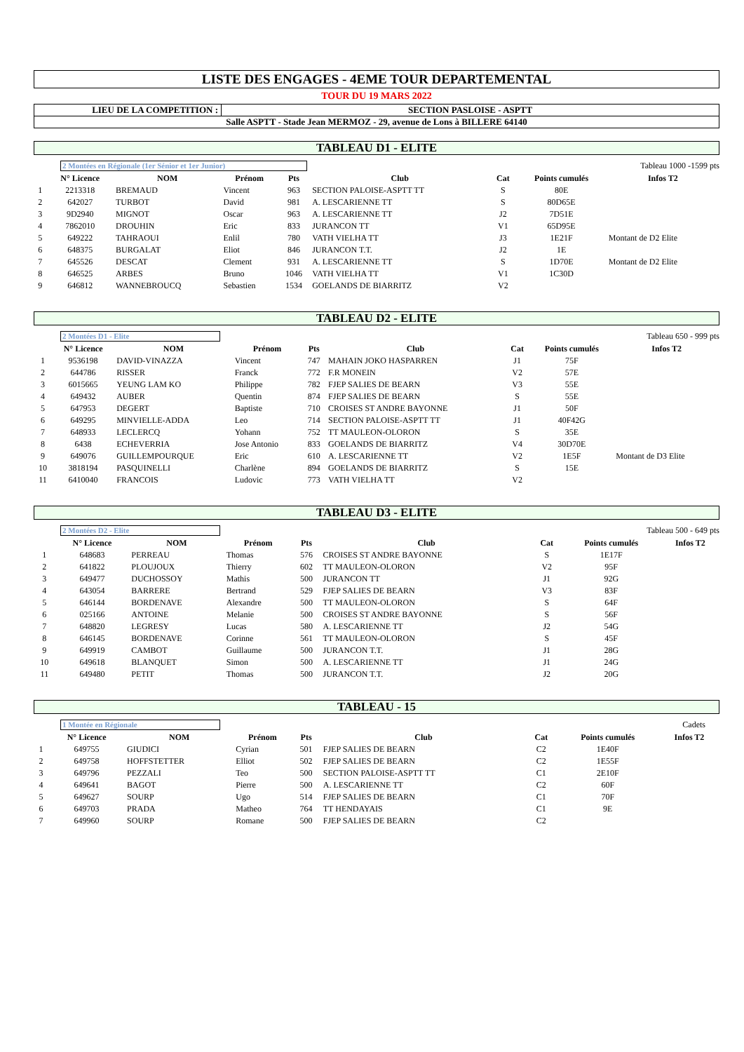LISTE DES ENGAGES - 4EME TOUR DEPARTEMENTAL
TOUR DU 19 MARS 2022
LIEU DE LA COMPETITION : SECTION PASLOISE - ASPTT
Salle ASPTT - Stade Jean MERMOZ - 29, avenue de Lons à BILLERE 64140
TABLEAU D1 - ELITE
2 Montées en Régionale (1er Sénior et 1er Junior) Tableau 1000 -1599 pts
| | N° Licence | NOM | Prénom | Pts | Club | Cat | Points cumulés | Infos T2 |
| --- | --- | --- | --- | --- | --- | --- | --- | --- |
| 1 | 2213318 | BREMAUD | Vincent | 963 | SECTION PALOISE-ASPTT TT | S | 80E | |
| 2 | 642027 | TURBOT | David | 981 | A. LESCARIENNE TT | S | 80D65E | |
| 3 | 9D2940 | MIGNOT | Oscar | 963 | A. LESCARIENNE TT | J2 | 7D51E | |
| 4 | 7862010 | DROUHIN | Eric | 833 | JURANCON TT | V1 | 65D95E | |
| 5 | 649222 | TAHRAOUI | Enlil | 780 | VATH VIELHA TT | J3 | 1E21F | Montant de D2 Elite |
| 6 | 648375 | BURGALAT | Eliot | 846 | JURANCON T.T. | J2 | 1E | |
| 7 | 645526 | DESCAT | Clement | 931 | A. LESCARIENNE TT | S | 1D70E | Montant de D2 Elite |
| 8 | 646525 | ARBES | Bruno | 1046 | VATH VIELHA TT | V1 | 1C30D | |
| 9 | 646812 | WANNEBROUCQ | Sebastien | 1534 | GOELANDS DE BIARRITZ | V2 | | |
TABLEAU D2 - ELITE
2 Montées D1 - Elite Tableau 650 - 999 pts
| | N° Licence | NOM | Prénom | Pts | Club | Cat | Points cumulés | Infos T2 |
| --- | --- | --- | --- | --- | --- | --- | --- | --- |
| 1 | 9536198 | DAVID-VINAZZA | Vincent | 747 | MAHAIN JOKO HASPARREN | J1 | 75F | |
| 2 | 644786 | RISSER | Franck | 772 | F.R MONEIN | V2 | 57E | |
| 3 | 6015665 | YEUNG LAM KO | Philippe | 782 | FJEP SALIES DE BEARN | V3 | 55E | |
| 4 | 649432 | AUBER | Quentin | 874 | FJEP SALIES DE BEARN | S | 55E | |
| 5 | 647953 | DEGERT | Baptiste | 710 | CROISES ST ANDRE BAYONNE | J1 | 50F | |
| 6 | 649295 | MINVIELLE-ADDA | Leo | 714 | SECTION PALOISE-ASPTT TT | J1 | 40F42G | |
| 7 | 648933 | LECLERCQ | Yohann | 752 | TT MAULEON-OLORON | S | 35E | |
| 8 | 6438 | ECHEVERRIA | Jose Antonio | 833 | GOELANDS DE BIARRITZ | V4 | 30D70E | |
| 9 | 649076 | GUILLEMPOURQUE | Eric | 610 | A. LESCARIENNE TT | V2 | 1E5F | Montant de D3 Elite |
| 10 | 3818194 | PASQUINELLI | Charlène | 894 | GOELANDS DE BIARRITZ | S | 15E | |
| 11 | 6410040 | FRANCOIS | Ludovic | 773 | VATH VIELHA TT | V2 | | |
TABLEAU D3 - ELITE
2 Montées D2 - Elite Tableau 500 - 649 pts
| | N° Licence | NOM | Prénom | Pts | Club | Cat | Points cumulés | Infos T2 |
| --- | --- | --- | --- | --- | --- | --- | --- | --- |
| 1 | 648683 | PERREAU | Thomas | 576 | CROISES ST ANDRE BAYONNE | S | 1E17F | |
| 2 | 641822 | PLOUJOUX | Thierry | 602 | TT MAULEON-OLORON | V2 | 95F | |
| 3 | 649477 | DUCHOSSOY | Mathis | 500 | JURANCON TT | J1 | 92G | |
| 4 | 643054 | BARRERE | Bertrand | 529 | FJEP SALIES DE BEARN | V3 | 83F | |
| 5 | 646144 | BORDENAVE | Alexandre | 500 | TT MAULEON-OLORON | S | 64F | |
| 6 | 025166 | ANTOINE | Melanie | 500 | CROISES ST ANDRE BAYONNE | S | 56F | |
| 7 | 648820 | LEGRESY | Lucas | 580 | A. LESCARIENNE TT | J2 | 54G | |
| 8 | 646145 | BORDENAVE | Corinne | 561 | TT MAULEON-OLORON | S | 45F | |
| 9 | 649919 | CAMBOT | Guillaume | 500 | JURANCON T.T. | J1 | 28G | |
| 10 | 649618 | BLANQUET | Simon | 500 | A. LESCARIENNE TT | J1 | 24G | |
| 11 | 649480 | PETIT | Thomas | 500 | JURANCON T.T. | J2 | 20G | |
TABLEAU - 15
1 Montée en Régionale Cadets
| | N° Licence | NOM | Prénom | Pts | Club | Cat | Points cumulés | Infos T2 |
| --- | --- | --- | --- | --- | --- | --- | --- | --- |
| 1 | 649755 | GIUDICI | Cyrian | 501 | FJEP SALIES DE BEARN | C2 | 1E40F | |
| 2 | 649758 | HOFFSTETTER | Elliot | 502 | FJEP SALIES DE BEARN | C2 | 1E55F | |
| 3 | 649796 | PEZZALI | Teo | 500 | SECTION PALOISE-ASPTT TT | C1 | 2E10F | |
| 4 | 649641 | BAGOT | Pierre | 500 | A. LESCARIENNE TT | C2 | 60F | |
| 5 | 649627 | SOURP | Ugo | 514 | FJEP SALIES DE BEARN | C1 | 70F | |
| 6 | 649703 | PRADA | Matheo | 764 | TT HENDAYAIS | C1 | 9E | |
| 7 | 649960 | SOURP | Romane | 500 | FJEP SALIES DE BEARN | C2 | | |